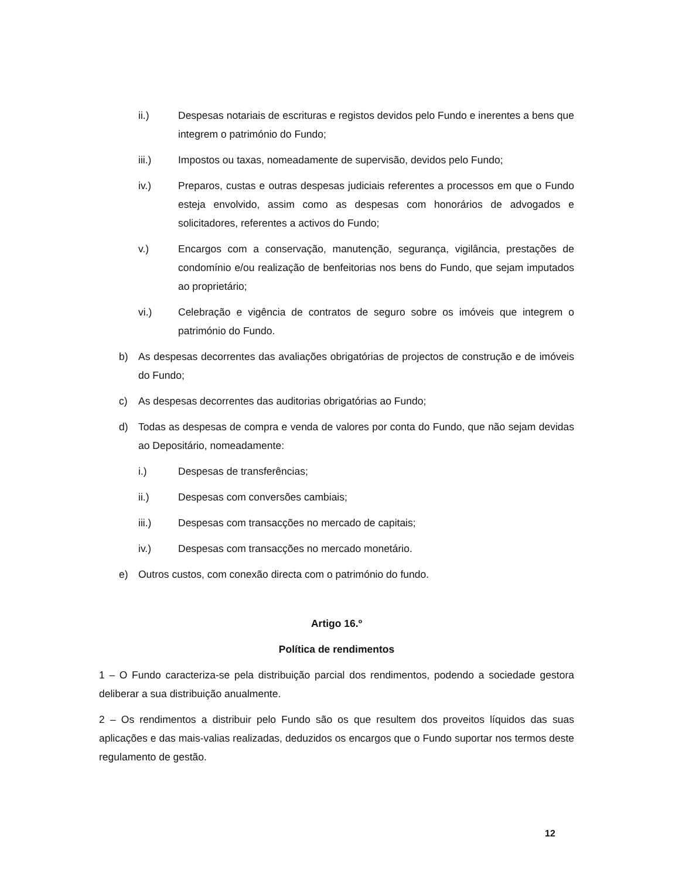ii.) Despesas notariais de escrituras e registos devidos pelo Fundo e inerentes a bens que integrem o património do Fundo;
iii.) Impostos ou taxas, nomeadamente de supervisão, devidos pelo Fundo;
iv.) Preparos, custas e outras despesas judiciais referentes a processos em que o Fundo esteja envolvido, assim como as despesas com honorários de advogados e solicitadores, referentes a activos do Fundo;
v.) Encargos com a conservação, manutenção, segurança, vigilância, prestações de condomínio e/ou realização de benfeitorias nos bens do Fundo, que sejam imputados ao proprietário;
vi.) Celebração e vigência de contratos de seguro sobre os imóveis que integrem o património do Fundo.
b) As despesas decorrentes das avaliações obrigatórias de projectos de construção e de imóveis do Fundo;
c) As despesas decorrentes das auditorias obrigatórias ao Fundo;
d) Todas as despesas de compra e venda de valores por conta do Fundo, que não sejam devidas ao Depositário, nomeadamente:
i.) Despesas de transferências;
ii.) Despesas com conversões cambiais;
iii.) Despesas com transacções no mercado de capitais;
iv.) Despesas com transacções no mercado monetário.
e) Outros custos, com conexão directa com o património do fundo.
Artigo 16.º
Política de rendimentos
1 – O Fundo caracteriza-se pela distribuição parcial dos rendimentos, podendo a sociedade gestora deliberar a sua distribuição anualmente.
2 – Os rendimentos a distribuir pelo Fundo são os que resultem dos proveitos líquidos das suas aplicações e das mais-valias realizadas, deduzidos os encargos que o Fundo suportar nos termos deste regulamento de gestão.
12